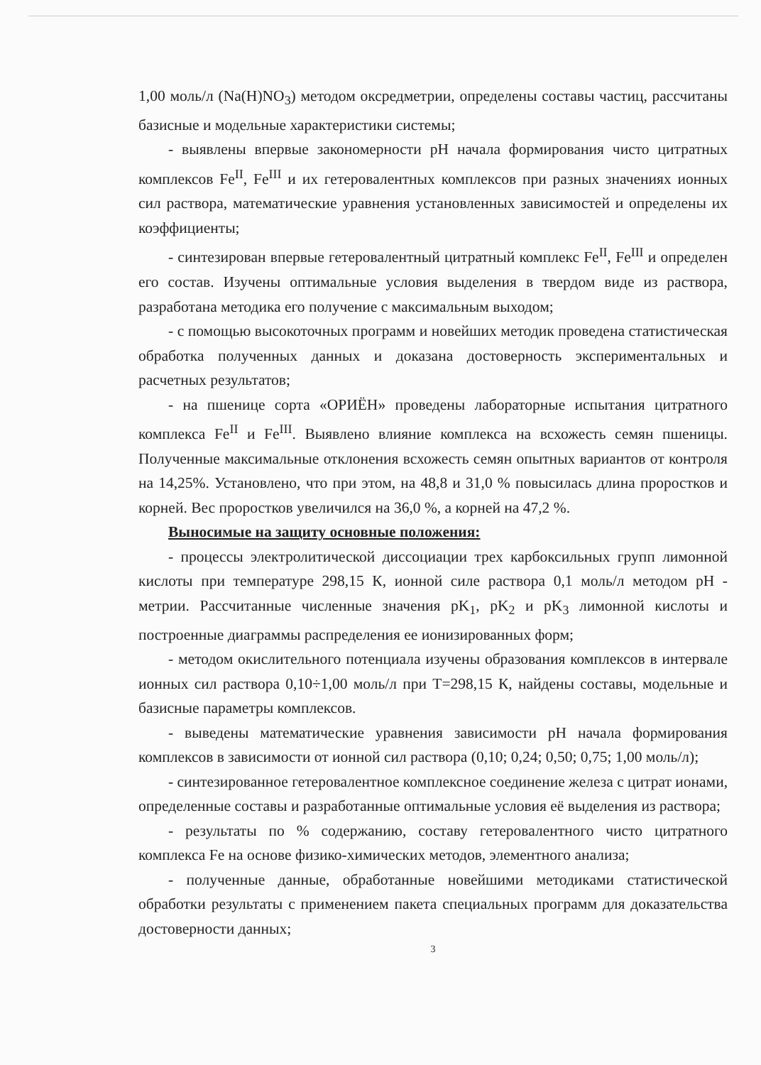1,00 моль/л (Na(H)NO<sub>3</sub>) методом оксредметрии, определены составы частиц, рассчитаны базисные и модельные характеристики системы;
- выявлены впервые закономерности pH начала формирования чисто цитратных комплексов Fe<sup>II</sup>, Fe<sup>III</sup> и их гетеровалентных комплексов при разных значениях ионных сил раствора, математические уравнения установленных зависимостей и определены их коэффициенты;
- синтезирован впервые гетеровалентный цитратный комплекс Fe<sup>II</sup>, Fe<sup>III</sup> и определен его состав. Изучены оптимальные условия выделения в твердом виде из раствора, разработана методика его получение с максимальным выходом;
- с помощью высокоточных программ и новейших методик проведена статистическая обработка полученных данных и доказана достоверность экспериментальных и расчетных результатов;
- на пшенице сорта «ОРИЁН» проведены лабораторные испытания цитратного комплекса Fe<sup>II</sup> и Fe<sup>III</sup>. Выявлено влияние комплекса на всхожесть семян пшеницы. Полученные максимальные отклонения всхожесть семян опытных вариантов от контроля на 14,25%. Установлено, что при этом, на 48,8 и 31,0 % повысилась длина проростков и корней. Вес проростков увеличился на 36,0 %, а корней на 47,2 %.
Выносимые на защиту основные положения:
- процессы электролитической диссоциации трех карбоксильных групп лимонной кислоты при температуре 298,15 К, ионной силе раствора 0,1 моль/л методом pH - метрии. Рассчитанные численные значения pK<sub>1</sub>, pK<sub>2</sub> и pK<sub>3</sub> лимонной кислоты и построенные диаграммы распределения ее ионизированных форм;
- методом окислительного потенциала изучены образования комплексов в интервале ионных сил раствора 0,10÷1,00 моль/л при T=298,15 К, найдены составы, модельные и базисные параметры комплексов.
- выведены математические уравнения зависимости pH начала формирования комплексов в зависимости от ионной сил раствора (0,10; 0,24; 0,50; 0,75; 1,00 моль/л);
- синтезированное гетеровалентное комплексное соединение железа с цитрат ионами, определенные составы и разработанные оптимальные условия её выделения из раствора;
- результаты по % содержанию, составу гетеровалентного чисто цитратного комплекса Fe на основе физико-химических методов, элементного анализа;
- полученные данные, обработанные новейшими методиками статистической обработки результаты с применением пакета специальных программ для доказательства достоверности данных;
3